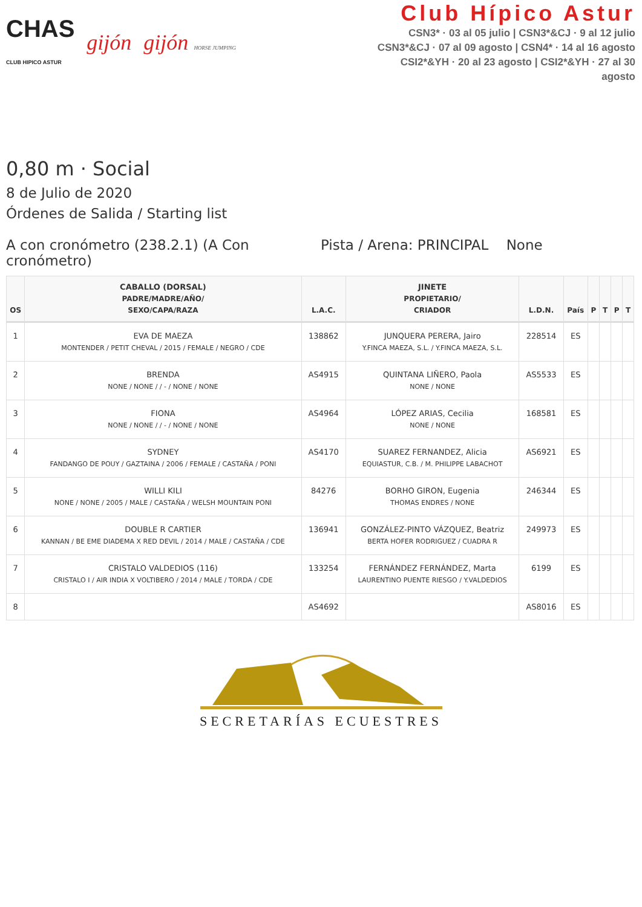CHAS
CLUB HIPICO ASTUR gijón gijón HORSE JUMPING
Club Hípico Astur
CSN3* · 03 al 05 julio | CSN3*&CJ · 9 al 12 julio
CSN3*&CJ · 07 al 09 agosto | CSN4* · 14 al 16 agosto
CSI2*&YH · 20 al 23 agosto | CSI2*&YH · 27 al 30 agosto
0,80 m · Social
8 de Julio de 2020
Órdenes de Salida / Starting list
A con cronómetro (238.2.1) (A Con cronómetro)
Pista / Arena: PRINCIPAL None
| OS | CABALLO (DORSAL) PADRE/MADRE/AÑO/ SEXO/CAPA/RAZA | L.A.C. | JINETE PROPIETARIO/ CRIADOR | L.D.N. | País | P | T | P | T |
| --- | --- | --- | --- | --- | --- | --- | --- | --- | --- |
| 1 | EVA DE MAEZA MONTENDER / PETIT CHEVAL / 2015 / FEMALE / NEGRO / CDE | 138862 | JUNQUERA PERERA, Jairo Y.FINCA MAEZA, S.L. / Y.FINCA MAEZA, S.L. | 228514 | ES | | | | |
| 2 | BRENDA NONE / NONE / / - / NONE / NONE | AS4915 | QUINTANA LIÑERO, Paola NONE / NONE | AS5533 | ES | | | | |
| 3 | FIONA NONE / NONE / / - / NONE / NONE | AS4964 | LÓPEZ ARIAS, Cecilia NONE / NONE | 168581 | ES | | | | |
| 4 | SYDNEY FANDANGO DE POUY / GAZTAINA / 2006 / FEMALE / CASTAÑA / PONI | AS4170 | SUAREZ FERNANDEZ, Alicia EQUIASTUR, C.B. / M. PHILIPPE LABACHOT | AS6921 | ES | | | | |
| 5 | WILLI KILI NONE / NONE / 2005 / MALE / CASTAÑA / WELSH MOUNTAIN PONI | 84276 | BORHO GIRON, Eugenia THOMAS ENDRES / NONE | 246344 | ES | | | | |
| 6 | DOUBLE R CARTIER KANNAN / BE EME DIADEMA X RED DEVIL / 2014 / MALE / CASTAÑA / CDE | 136941 | GONZÁLEZ-PINTO VÁZQUEZ, Beatriz BERTA HOFER RODRIGUEZ / CUADRA R | 249973 | ES | | | | |
| 7 | CRISTALO VALDEDIOS (116) CRISTALO I / AIR INDIA X VOLTIBERO / 2014 / MALE / TORDA / CDE | 133254 | FERNÁNDEZ FERNÁNDEZ, Marta LAURENTINO PUENTE RIESGO / Y.VALDEDIOS | 6199 | ES | | | | |
| 8 | | AS4692 | | AS8016 | ES | | | | |
SECRETARÍAS ECUESTRES